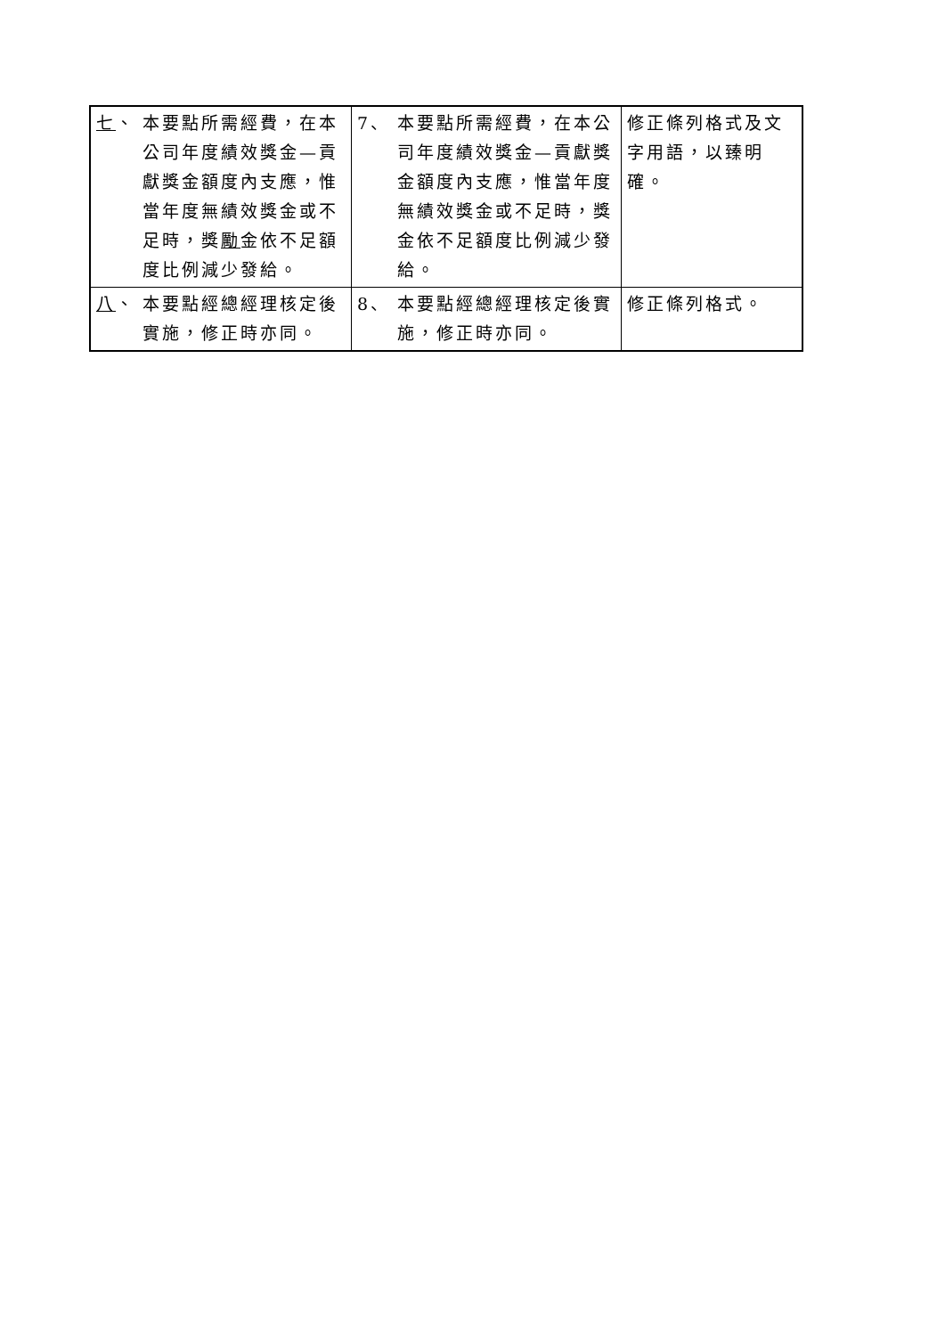| 七 、 本要點所需經費，在本公司年度績效獎金—貢獻獎金額度內支應，惟當年度無績效獎金或不足時，獎 勵 金依不足額度比例減少發給。 | 7、 本要點所需經費，在本公司年度績效獎金—貢獻獎金額度內支應，惟當年度無績效獎金或不足時，獎金依不足額度比例減少發給。 | 修正條列格式及文字用語，以臻明確。 |
| 八 、 本要點經總經理核定後實施，修正時亦同。 | 8、 本要點經總經理核定後實施，修正時亦同。 | 修正條列格式。 |